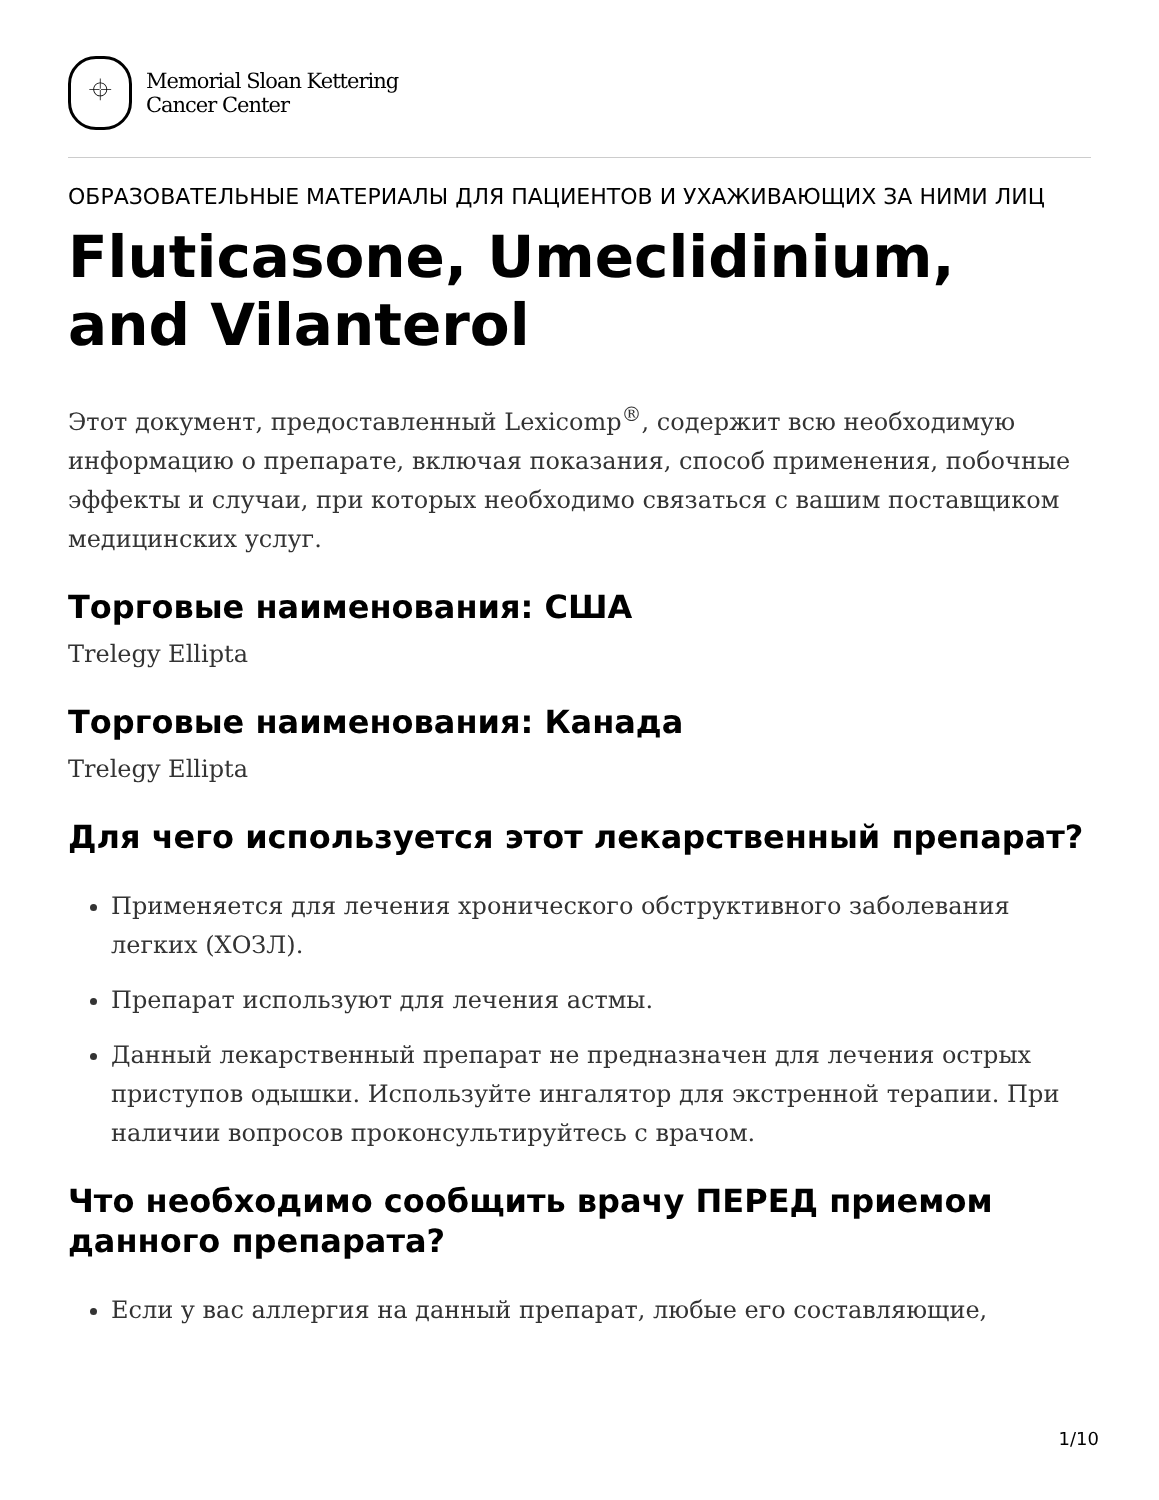⌖
Memorial Sloan Kettering
Cancer Center
ОБРАЗОВАТЕЛЬНЫЕ МАТЕРИАЛЫ ДЛЯ ПАЦИЕНТОВ И УХАЖИВАЮЩИХ ЗА НИМИ ЛИЦ
Fluticasone, Umeclidinium, and Vilanterol
Этот документ, предоставленный Lexicomp<sup>®</sup>, содержит всю необходимую информацию о препарате, включая показания, способ применения, побочные эффекты и случаи, при которых необходимо связаться с вашим поставщиком медицинских услуг.
Торговые наименования: США
Trelegy Ellipta
Торговые наименования: Канада
Trelegy Ellipta
Для чего используется этот лекарственный препарат?
Применяется для лечения хронического обструктивного заболевания легких (ХОЗЛ).
Препарат используют для лечения астмы.
Данный лекарственный препарат не предназначен для лечения острых приступов одышки. Используйте ингалятор для экстренной терапии. При наличии вопросов проконсультируйтесь с врачом.
Что необходимо сообщить врачу ПЕРЕД приемом данного препарата?
Если у вас аллергия на данный препарат, любые его составляющие,
1/10